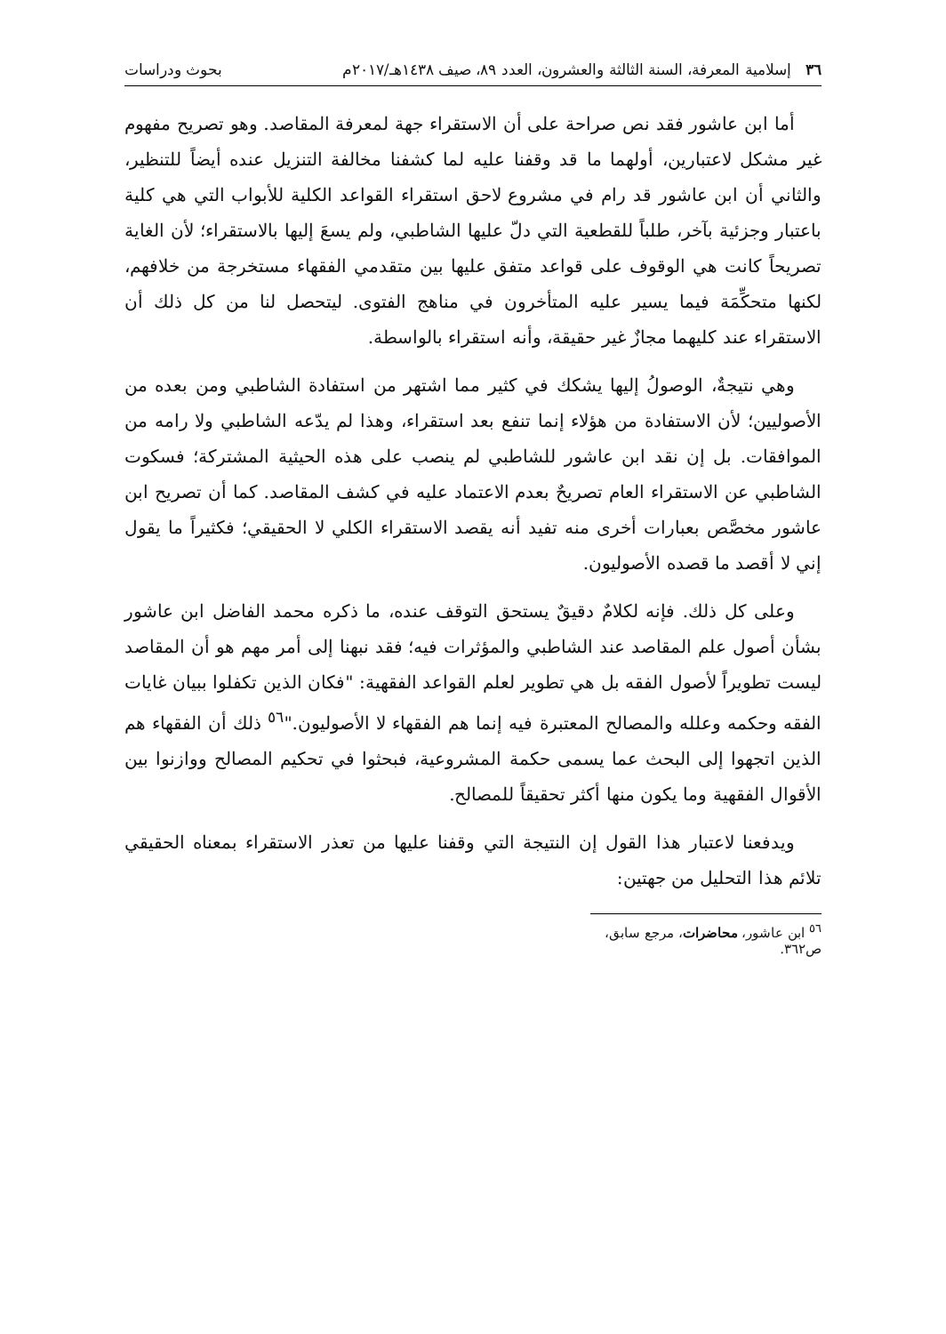٣٦ إسلامية المعرفة، السنة الثالثة والعشرون، العدد ٨٩، صيف ١٤٣٨هـ/٢٠١٧م بحوث ودراسات
أما ابن عاشور فقد نص صراحة على أن الاستقراء جهة لمعرفة المقاصد. وهو تصريح مفهوم غير مشكل لاعتبارين، أولهما ما قد وقفنا عليه لما كشفنا مخالفة التنزيل عنده أيضاً للتنظير، والثاني أن ابن عاشور قد رام في مشروع لاحق استقراء القواعد الكلية للأبواب التي هي كلية باعتبار وجزئية بآخر، طلباً للقطعية التي دلّ عليها الشاطبي، ولم يسعَ إليها بالاستقراء؛ لأن الغاية تصريحاً كانت هي الوقوف على قواعد متفق عليها بين متقدمي الفقهاء مستخرجة من خلافهم، لكنها متحكِّمَة فيما يسير عليه المتأخرون في مناهج الفتوى. ليتحصل لنا من كل ذلك أن الاستقراء عند كليهما مجازٌ غير حقيقة، وأنه استقراء بالواسطة.
وهي نتيجةٌ، الوصولُ إليها يشكك في كثير مما اشتهر من استفادة الشاطبي ومن بعده من الأصوليين؛ لأن الاستفادة من هؤلاء إنما تنفع بعد استقراء، وهذا لم يدّعه الشاطبي ولا رامه من الموافقات. بل إن نقد ابن عاشور للشاطبي لم ينصب على هذه الحيثية المشتركة؛ فسكوت الشاطبي عن الاستقراء العام تصريحٌ بعدم الاعتماد عليه في كشف المقاصد. كما أن تصريح ابن عاشور مخصَّص بعبارات أخرى منه تفيد أنه يقصد الاستقراء الكلي لا الحقيقي؛ فكثيراً ما يقول إني لا أقصد ما قصده الأصوليون.
وعلى كل ذلك. فإنه لكلامٌ دقيقٌ يستحق التوقف عنده، ما ذكره محمد الفاضل ابن عاشور بشأن أصول علم المقاصد عند الشاطبي والمؤثرات فيه؛ فقد نبهنا إلى أمر مهم هو أن المقاصد ليست تطويراً لأصول الفقه بل هي تطوير لعلم القواعد الفقهية: "فكان الذين تكفلوا ببيان غايات الفقه وحكمه وعلله والمصالح المعتبرة فيه إنما هم الفقهاء لا الأصوليون."<sup>٥٦</sup> ذلك أن الفقهاء هم الذين اتجهوا إلى البحث عما يسمى حكمة المشروعية، فبحثوا في تحكيم المصالح ووازنوا بين الأقوال الفقهية وما يكون منها أكثر تحقيقاً للمصالح.
ويدفعنا لاعتبار هذا القول إن النتيجة التي وقفنا عليها من تعذر الاستقراء بمعناه الحقيقي تلائم هذا التحليل من جهتين:
<sup>٥٦</sup> ابن عاشور، محاضرات، مرجع سابق، ص٣٦٢.